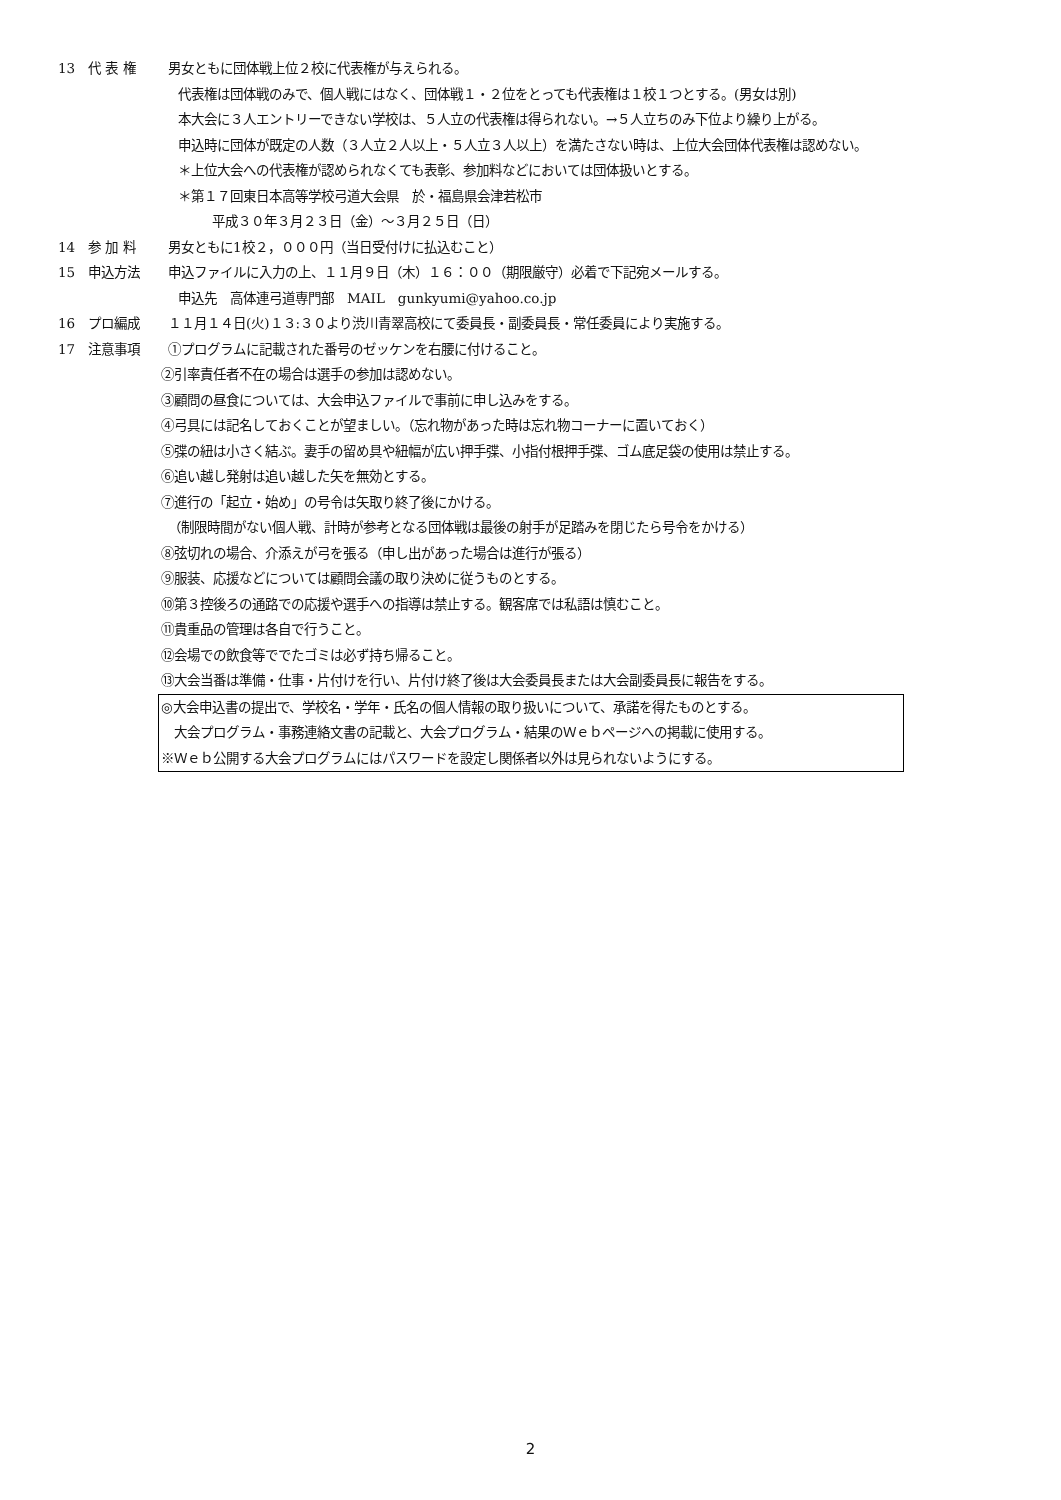13 代 表 権 男女ともに団体戦上位２校に代表権が与えられる。
代表権は団体戦のみで、個人戦にはなく、団体戦１・２位をとっても代表権は１校１つとする。(男女は別)
本大会に３人エントリーできない学校は、５人立の代表権は得られない。→５人立ちのみ下位より繰り上がる。
申込時に団体が既定の人数（３人立２人以上・５人立３人以上）を満たさない時は、上位大会団体代表権は認めない。
＊上位大会への代表権が認められなくても表彰、参加料などにおいては団体扱いとする。
＊第１７回東日本高等学校弓道大会県　於・福島県会津若松市
平成３０年３月２３日（金）～３月２５日（日）
14 参 加 料 男女ともに1校２，０００円（当日受付けに払込むこと）
15 申込方法 申込ファイルに入力の上、１１月９日（木）１６：００（期限厳守）必着で下記宛メールする。
申込先　高体連弓道専門部　MAIL　gunkyumi@yahoo.co.jp
16 プロ編成 １１月１４日(火)１３:３０より渋川青翠高校にて委員長・副委員長・常任委員により実施する。
17 注意事項 ①プログラムに記載された番号のゼッケンを右腰に付けること。
②引率責任者不在の場合は選手の参加は認めない。
③顧問の昼食については、大会申込ファイルで事前に申し込みをする。
④弓具には記名しておくことが望ましい。（忘れ物があった時は忘れ物コーナーに置いておく）
⑤弽の紐は小さく結ぶ。妻手の留め具や紐幅が広い押手弽、小指付根押手弽、ゴム底足袋の使用は禁止する。
⑥追い越し発射は追い越した矢を無効とする。
⑦進行の「起立・始め」の号令は矢取り終了後にかける。
（制限時間がない個人戦、計時が参考となる団体戦は最後の射手が足踏みを閉じたら号令をかける）
⑧弦切れの場合、介添えが弓を張る（申し出があった場合は進行が張る）
⑨服装、応援などについては顧問会議の取り決めに従うものとする。
⑩第３控後ろの通路での応援や選手への指導は禁止する。観客席では私語は慎むこと。
⑪貴重品の管理は各自で行うこと。
⑫会場での飲食等ででたゴミは必ず持ち帰ること。
⑬大会当番は準備・仕事・片付けを行い、片付け終了後は大会委員長または大会副委員長に報告をする。
◎大会申込書の提出で、学校名・学年・氏名の個人情報の取り扱いについて、承諾を得たものとする。
　大会プログラム・事務連絡文書の記載と、大会プログラム・結果のＷｅｂページへの掲載に使用する。
※Ｗｅｂ公開する大会プログラムにはパスワードを設定し関係者以外は見られないようにする。
2